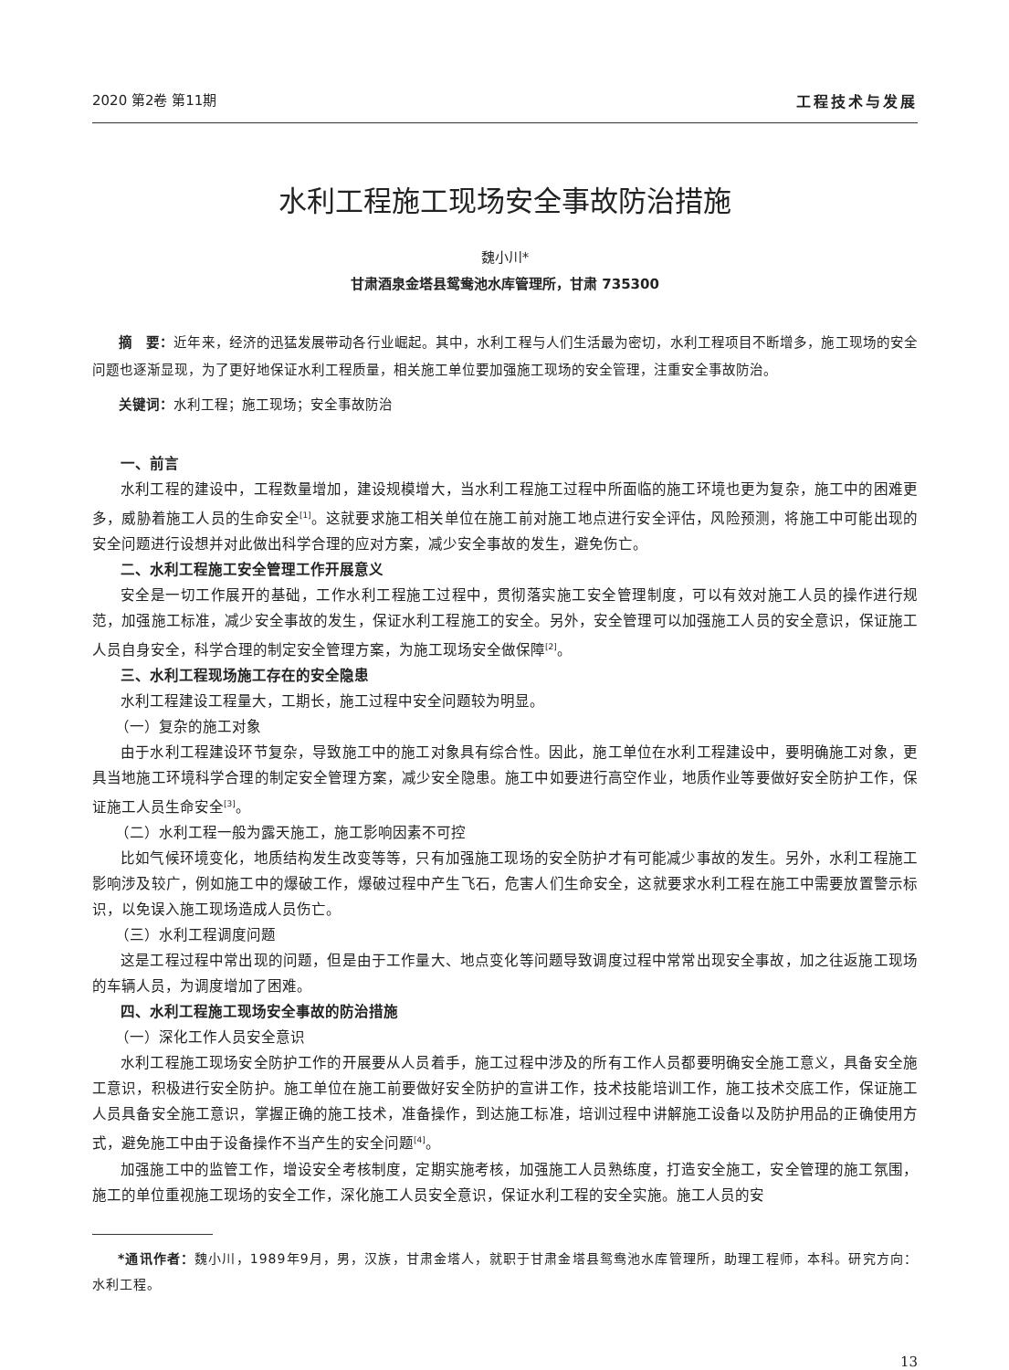2020 第2卷 第11期 工程技术与发展
水利工程施工现场安全事故防治措施
魏小川*
甘肃酒泉金塔县鸳鸯池水库管理所，甘肃 735300
摘　要：近年来，经济的迅猛发展带动各行业崛起。其中，水利工程与人们生活最为密切，水利工程项目不断增多，施工现场的安全问题也逐渐显现，为了更好地保证水利工程质量，相关施工单位要加强施工现场的安全管理，注重安全事故防治。
关键词：水利工程；施工现场；安全事故防治
一、前言
水利工程的建设中，工程数量增加，建设规模增大，当水利工程施工过程中所面临的施工环境也更为复杂，施工中的困难更多，威胁着施工人员的生命安全<sup>[1]</sup>。这就要求施工相关单位在施工前对施工地点进行安全评估，风险预测，将施工中可能出现的安全问题进行设想并对此做出科学合理的应对方案，减少安全事故的发生，避免伤亡。
二、水利工程施工安全管理工作开展意义
安全是一切工作展开的基础，工作水利工程施工过程中，贯彻落实施工安全管理制度，可以有效对施工人员的操作进行规范，加强施工标准，减少安全事故的发生，保证水利工程施工的安全。另外，安全管理可以加强施工人员的安全意识，保证施工人员自身安全，科学合理的制定安全管理方案，为施工现场安全做保障<sup>[2]</sup>。
三、水利工程现场施工存在的安全隐患
水利工程建设工程量大，工期长，施工过程中安全问题较为明显。
（一）复杂的施工对象
由于水利工程建设环节复杂，导致施工中的施工对象具有综合性。因此，施工单位在水利工程建设中，要明确施工对象，更具当地施工环境科学合理的制定安全管理方案，减少安全隐患。施工中如要进行高空作业，地质作业等要做好安全防护工作，保证施工人员生命安全<sup>[3]</sup>。
（二）水利工程一般为露天施工，施工影响因素不可控
比如气候环境变化，地质结构发生改变等等，只有加强施工现场的安全防护才有可能减少事故的发生。另外，水利工程施工影响涉及较广，例如施工中的爆破工作，爆破过程中产生飞石，危害人们生命安全，这就要求水利工程在施工中需要放置警示标识，以免误入施工现场造成人员伤亡。
（三）水利工程调度问题
这是工程过程中常出现的问题，但是由于工作量大、地点变化等问题导致调度过程中常常出现安全事故，加之往返施工现场的车辆人员，为调度增加了困难。
四、水利工程施工现场安全事故的防治措施
（一）深化工作人员安全意识
水利工程施工现场安全防护工作的开展要从人员着手，施工过程中涉及的所有工作人员都要明确安全施工意义，具备安全施工意识，积极进行安全防护。施工单位在施工前要做好安全防护的宣讲工作，技术技能培训工作，施工技术交底工作，保证施工人员具备安全施工意识，掌握正确的施工技术，准备操作，到达施工标准，培训过程中讲解施工设备以及防护用品的正确使用方式，避免施工中由于设备操作不当产生的安全问题<sup>[4]</sup>。
加强施工中的监管工作，增设安全考核制度，定期实施考核，加强施工人员熟练度，打造安全施工，安全管理的施工氛围，施工的单位重视施工现场的安全工作，深化施工人员安全意识，保证水利工程的安全实施。施工人员的安
*通讯作者：魏小川，1989年9月，男，汉族，甘肃金塔人，就职于甘肃金塔县鸳鸯池水库管理所，助理工程师，本科。研究方向：水利工程。
13